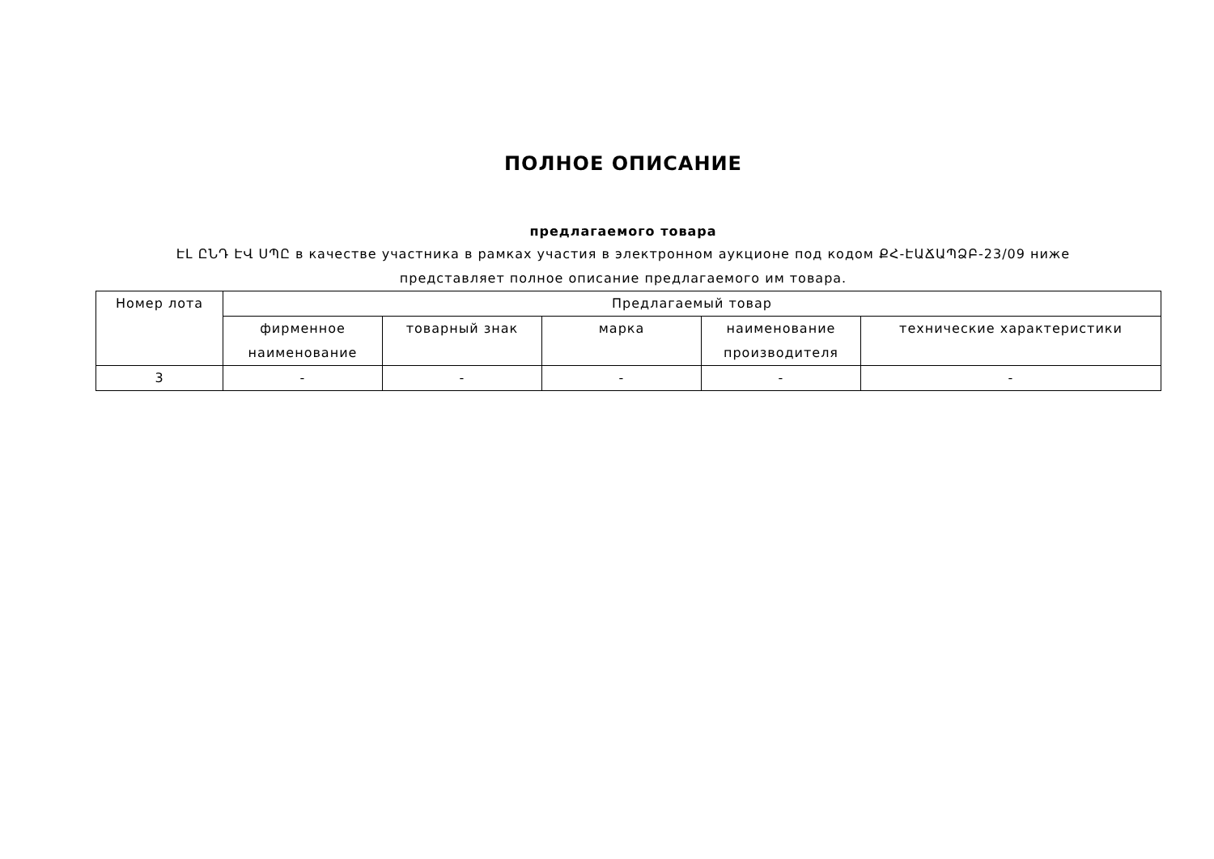ПОЛНОЕ ОПИСАНИЕ
предлагаемого товара
ԷԼ ԸՆԴ ԷՎ ՍՊԸ в качестве участника в рамках участия в электронном аукционе под кодом ՔՀ-ԷԱՃԱՊՁԲ-23/09 ниже представляет полное описание предлагаемого им товара.
| Номер лота | Предлагаемый товар | | | | |
| | фирменное наименование | товарный знак | марка | наименование производителя | технические характеристики |
| 3 | - | - | - | - | - |